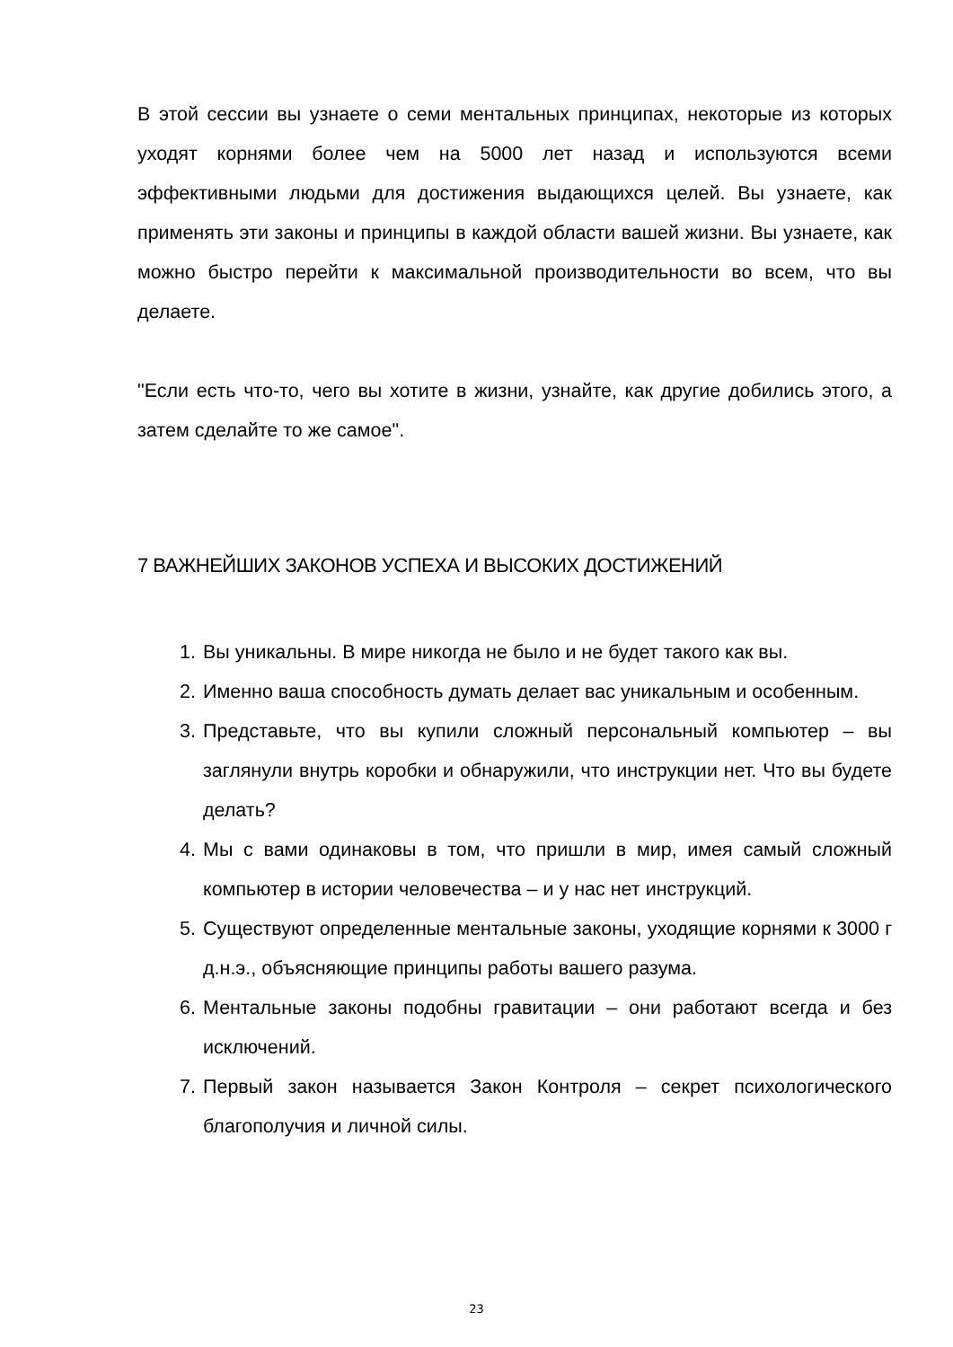В этой сессии вы узнаете о семи ментальных принципах, некоторые из которых уходят корнями более чем на 5000 лет назад и используются всеми эффективными людьми для достижения выдающихся целей. Вы узнаете, как применять эти законы и принципы в каждой области вашей жизни. Вы узнаете, как можно быстро перейти к максимальной производительности во всем, что вы делаете.
"Если есть что-то, чего вы хотите в жизни, узнайте, как другие добились этого, а затем сделайте то же самое".
7 ВАЖНЕЙШИХ ЗАКОНОВ УСПЕХА И ВЫСОКИХ ДОСТИЖЕНИЙ
1. Вы уникальны. В мире никогда не было и не будет такого как вы.
2. Именно ваша способность думать делает вас уникальным и особенным.
3. Представьте, что вы купили сложный персональный компьютер – вы заглянули внутрь коробки и обнаружили, что инструкции нет. Что вы будете делать?
4. Мы с вами одинаковы в том, что пришли в мир, имея самый сложный компьютер в истории человечества – и у нас нет инструкций.
5. Существуют определенные ментальные законы, уходящие корнями к 3000 г д.н.э., объясняющие принципы работы вашего разума.
6. Ментальные законы подобны гравитации – они работают всегда и без исключений.
7. Первый закон называется Закон Контроля – секрет психологического благополучия и личной силы.
23